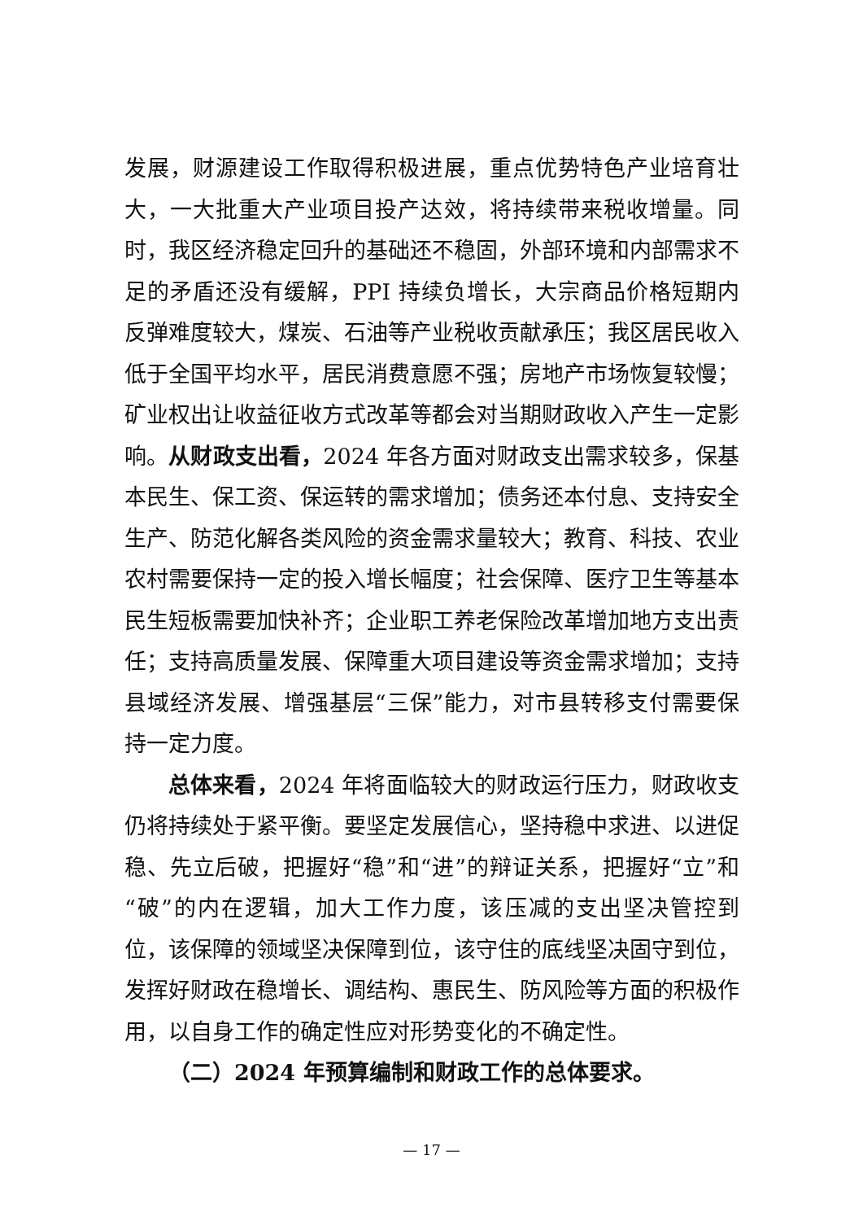发展，财源建设工作取得积极进展，重点优势特色产业培育壮大，一大批重大产业项目投产达效，将持续带来税收增量。同时，我区经济稳定回升的基础还不稳固，外部环境和内部需求不足的矛盾还没有缓解，PPI 持续负增长，大宗商品价格短期内反弹难度较大，煤炭、石油等产业税收贡献承压；我区居民收入低于全国平均水平，居民消费意愿不强；房地产市场恢复较慢；矿业权出让收益征收方式改革等都会对当期财政收入产生一定影响。从财政支出看，2024 年各方面对财政支出需求较多，保基本民生、保工资、保运转的需求增加；债务还本付息、支持安全生产、防范化解各类风险的资金需求量较大；教育、科技、农业农村需要保持一定的投入增长幅度；社会保障、医疗卫生等基本民生短板需要加快补齐；企业职工养老保险改革增加地方支出责任；支持高质量发展、保障重大项目建设等资金需求增加；支持县域经济发展、增强基层“三保”能力，对市县转移支付需要保持一定力度。
总体来看，2024 年将面临较大的财政运行压力，财政收支仍将持续处于紧平衡。要坚定发展信心，坚持稳中求进、以进促稳、先立后破，把握好“稳”和“进”的辩证关系，把握好“立”和“破”的内在逻辑，加大工作力度，该压减的支出坚决管控到位，该保障的领域坚决保障到位，该守住的底线坚决固守到位，发挥好财政在稳增长、调结构、惠民生、防风险等方面的积极作用，以自身工作的确定性应对形势变化的不确定性。
（二）2024 年预算编制和财政工作的总体要求。
— 17 —